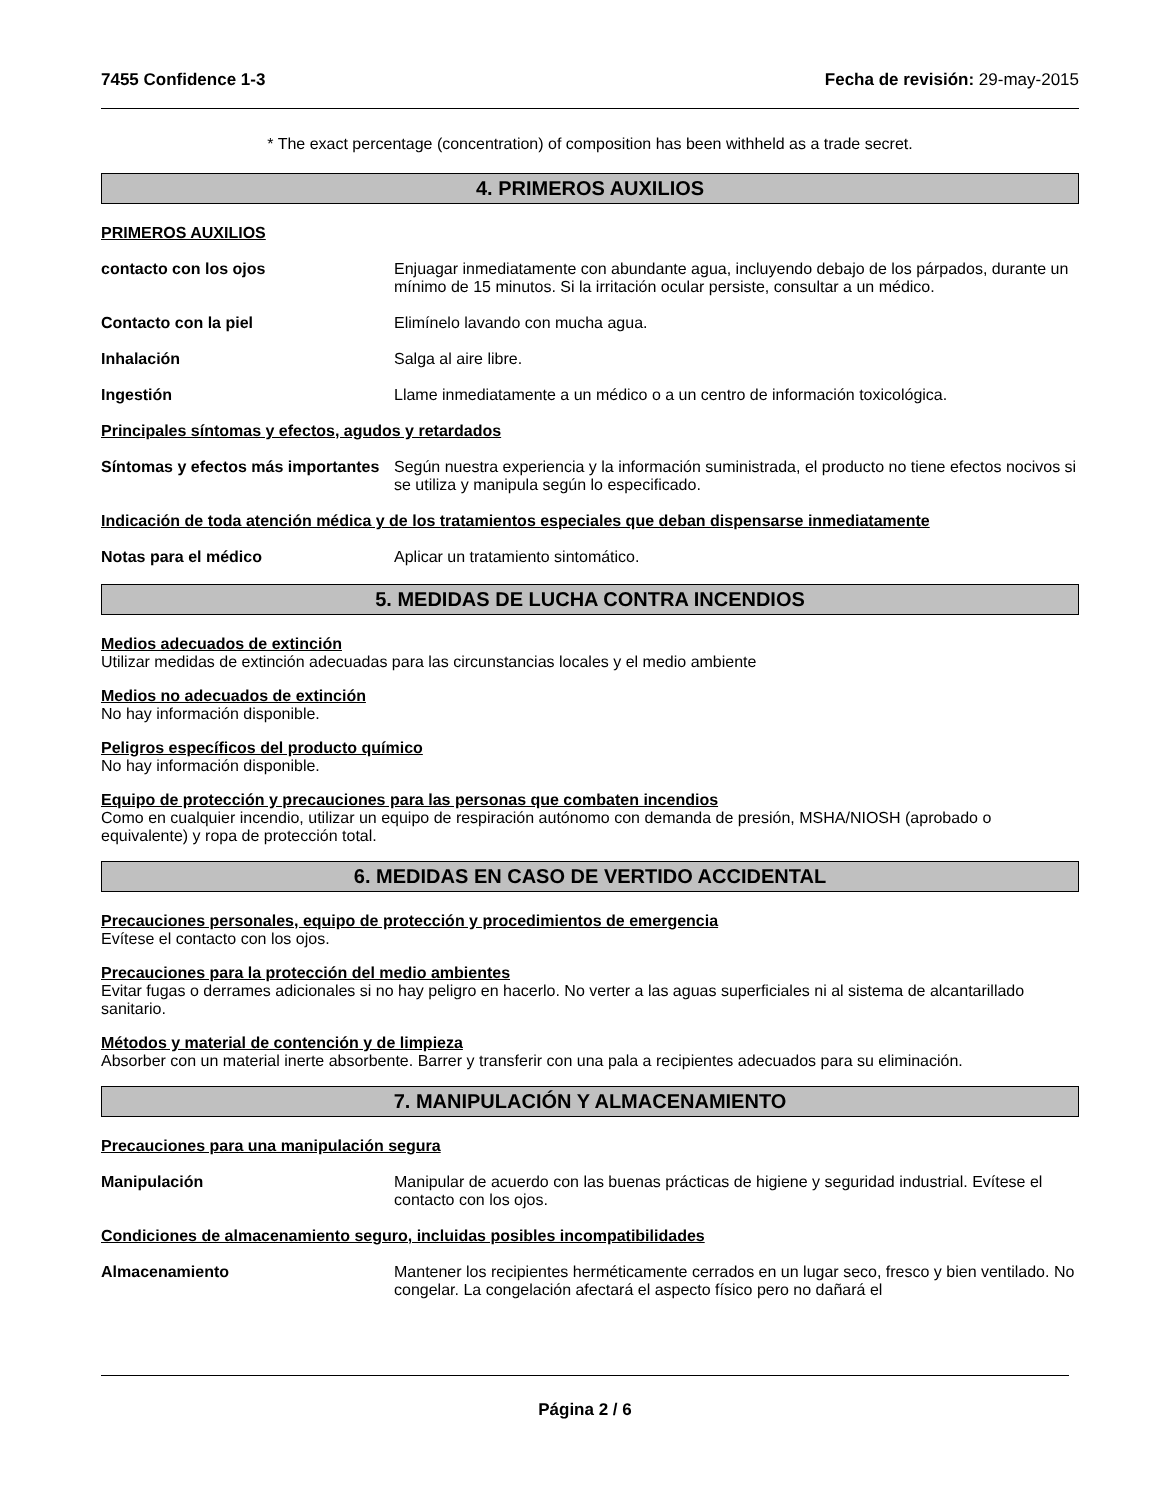7455 Confidence 1-3 Fecha de revisión: 29-may-2015
* The exact percentage (concentration) of composition has been withheld as a trade secret.
4. PRIMEROS AUXILIOS
PRIMEROS AUXILIOS
contacto con los ojos Enjuagar inmediatamente con abundante agua, incluyendo debajo de los párpados, durante un mínimo de 15 minutos. Si la irritación ocular persiste, consultar a un médico.
Contacto con la piel Elimínelo lavando con mucha agua.
Inhalación Salga al aire libre.
Ingestión Llame inmediatamente a un médico o a un centro de información toxicológica.
Principales síntomas y efectos, agudos y retardados
Síntomas y efectos más importantes
Según nuestra experiencia y la información suministrada, el producto no tiene efectos nocivos si se utiliza y manipula según lo especificado.
Indicación de toda atención médica y de los tratamientos especiales que deban dispensarse inmediatamente
Notas para el médico Aplicar un tratamiento sintomático.
5. MEDIDAS DE LUCHA CONTRA INCENDIOS
Medios adecuados de extinción
Utilizar medidas de extinción adecuadas para las circunstancias locales y el medio ambiente
Medios no adecuados de extinción
No hay información disponible.
Peligros específicos del producto químico
No hay información disponible.
Equipo de protección y precauciones para las personas que combaten incendios
Como en cualquier incendio, utilizar un equipo de respiración autónomo con demanda de presión, MSHA/NIOSH (aprobado o equivalente) y ropa de protección total.
6. MEDIDAS EN CASO DE VERTIDO ACCIDENTAL
Precauciones personales, equipo de protección y procedimientos de emergencia
Evítese el contacto con los ojos.
Precauciones para la protección del medio ambientes
Evitar fugas o derrames adicionales si no hay peligro en hacerlo. No verter a las aguas superficiales ni al sistema de alcantarillado sanitario.
Métodos y material de contención y de limpieza
Absorber con un material inerte absorbente. Barrer y transferir con una pala a recipientes adecuados para su eliminación.
7. MANIPULACIÓN Y ALMACENAMIENTO
Precauciones para una manipulación segura
Manipulación Manipular de acuerdo con las buenas prácticas de higiene y seguridad industrial. Evítese el contacto con los ojos.
Condiciones de almacenamiento seguro, incluidas posibles incompatibilidades
Almacenamiento Mantener los recipientes herméticamente cerrados en un lugar seco, fresco y bien ventilado. No congelar. La congelación afectará el aspecto físico pero no dañará el
Página 2 / 6